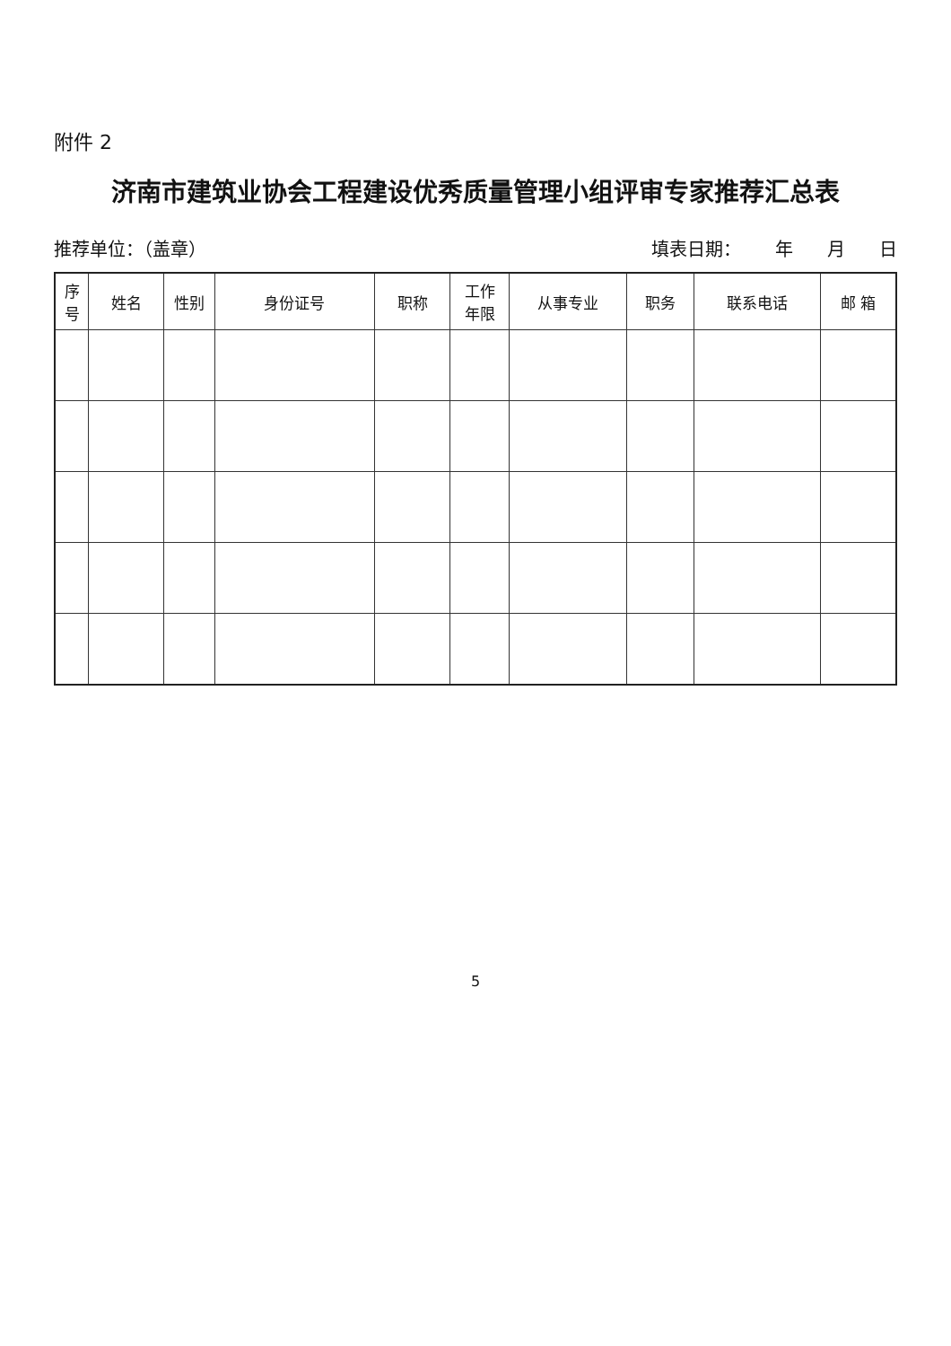附件 2
济南市建筑业协会工程建设优秀质量管理小组评审专家推荐汇总表
推荐单位：（盖章） 填表日期： 年 月 日
| 序 号 | 姓名 | 性别 | 身份证号 | 职称 | 工作 年限 | 从事专业 | 职务 | 联系电话 | 邮 箱 |
| --- | --- | --- | --- | --- | --- | --- | --- | --- | --- |
5